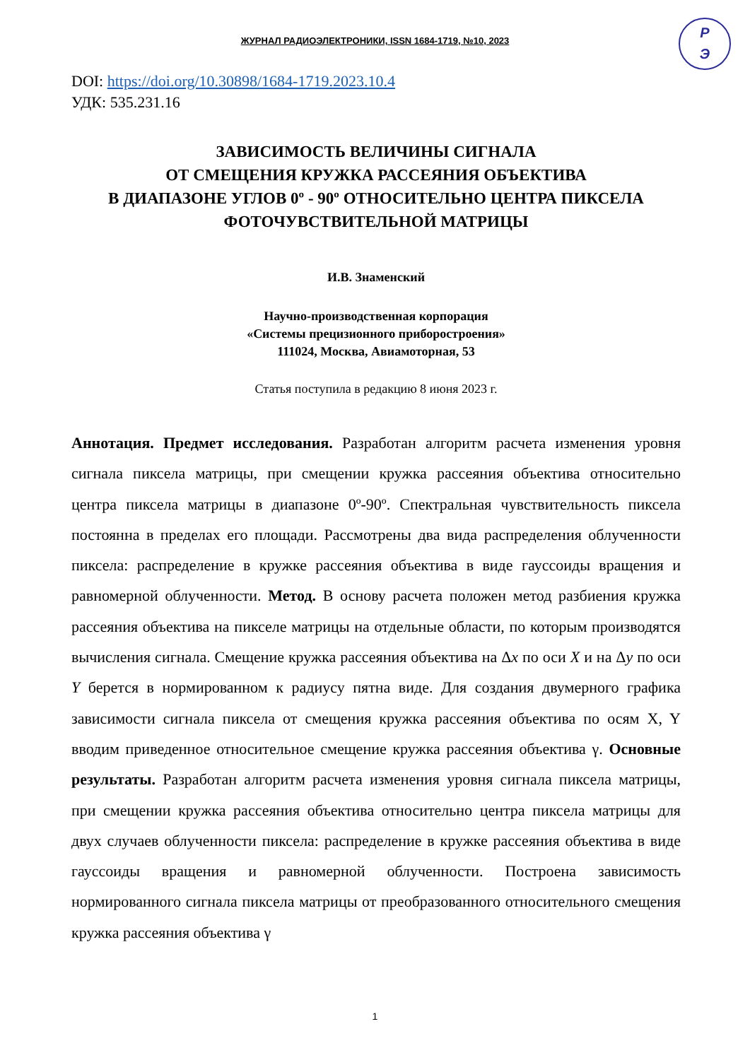ЖУРНАЛ РАДИОЭЛЕКТРОНИКИ, ISSN 1684-1719, №10, 2023
P
Э
DOI: https://doi.org/10.30898/1684-1719.2023.10.4
УДК: 535.231.16
ЗАВИСИМОСТЬ ВЕЛИЧИНЫ СИГНАЛА
ОТ СМЕЩЕНИЯ КРУЖКА РАССЕЯНИЯ ОБЪЕКТИВА
В ДИАПАЗОНЕ УГЛОВ 0º - 90º ОТНОСИТЕЛЬНО ЦЕНТРА ПИКСЕЛА
ФОТОЧУВСТВИТЕЛЬНОЙ МАТРИЦЫ
И.В. Знаменский
Научно-производственная корпорация
«Системы прецизионного приборостроения»
111024, Москва, Авиамоторная, 53
Статья поступила в редакцию 8 июня 2023 г.
Аннотация. Предмет исследования. Разработан алгоритм расчета изменения уровня сигнала пиксела матрицы, при смещении кружка рассеяния объектива относительно центра пиксела матрицы в диапазоне 0º-90º. Спектральная чувствительность пиксела постоянна в пределах его площади. Рассмотрены два вида распределения облученности пиксела: распределение в кружке рассеяния объектива в виде гауссоиды вращения и равномерной облученности. Метод. В основу расчета положен метод разбиения кружка рассеяния объектива на пикселе матрицы на отдельные области, по которым производятся вычисления сигнала. Смещение кружка рассеяния объектива на Δx по оси X и на Δy по оси Y берется в нормированном к радиусу пятна виде. Для создания двумерного графика зависимости сигнала пиксела от смещения кружка рассеяния объектива по осям X, Y вводим приведенное относительное смещение кружка рассеяния объектива γ. Основные результаты. Разработан алгоритм расчета изменения уровня сигнала пиксела матрицы, при смещении кружка рассеяния объектива относительно центра пиксела матрицы для двух случаев облученности пиксела: распределение в кружке рассеяния объектива в виде гауссоиды вращения и равномерной облученности. Построена зависимость нормированного сигнала пиксела матрицы от преобразованного относительного смещения кружка рассеяния объектива γ
1